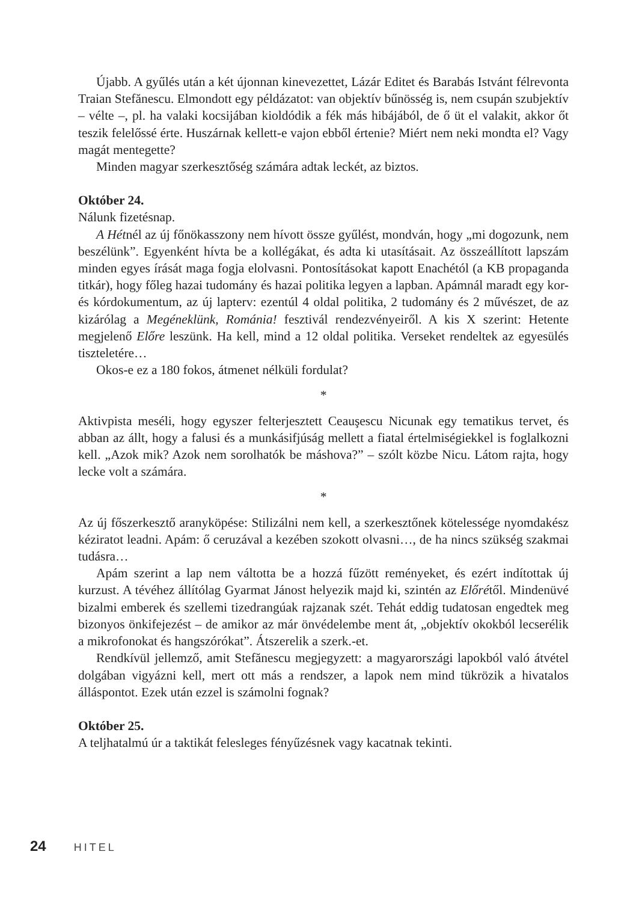Újabb. A gyűlés után a két újonnan kinevezettet, Lázár Editet és Barabás Istvánt félrevonta Traian Stefănescu. Elmondott egy példázatot: van objektív bűnösség is, nem csupán szubjektív – vélte –, pl. ha valaki kocsijában kioldódik a fék más hibájából, de ő üt el valakit, akkor őt teszik felelőssé érte. Huszárnak kellett-e vajon ebből értenie? Miért nem neki mondta el? Vagy magát mentegette?
Minden magyar szerkesztőség számára adtak leckét, az biztos.
Október 24.
Nálunk fizetésnap.
A Hétnél az új főnökasszony nem hívott össze gyűlést, mondván, hogy „mi dogozunk, nem beszélünk”. Egyenként hívta be a kollégákat, és adta ki utasításait. Az összeállított lapszám minden egyes írását maga fogja elolvasni. Pontosításokat kapott Enachétól (a KB propaganda titkár), hogy főleg hazai tudomány és hazai politika legyen a lapban. Apámnál maradt egy kor- és kórdokumentum, az új lapterv: ezentúl 4 oldal politika, 2 tudomány és 2 művészet, de az kizárólag a Megéneklünk, Románia! fesztivál rendezvényeiről. A kis X szerint: Hetente megjelenő Előre leszünk. Ha kell, mind a 12 oldal politika. Verseket rendeltek az egyesülés tiszteletére…
Okos-e ez a 180 fokos, átmenet nélküli fordulat?
*
Aktivpista meséli, hogy egyszer felterjesztett Ceauşescu Nicunak egy tematikus tervet, és abban az állt, hogy a falusi és a munkásifjúság mellett a fiatal értelmiségiekkel is foglalkozni kell. „Azok mik? Azok nem sorolhatók be máshova?” – szólt közbe Nicu. Látom rajta, hogy lecke volt a számára.
*
Az új főszerkesztő aranyköpése: Stilizálni nem kell, a szerkesztőnek kötelessége nyomdakész kéziratot leadni. Apám: ő ceruzával a kezében szokott olvasni…, de ha nincs szükség szakmai tudásra…
Apám szerint a lap nem váltotta be a hozzá fűzött reményeket, és ezért indítottak új kurzust. A tévéhez állítólag Gyarmat Jánost helyezik majd ki, szintén az Előrétől. Mindenüvé bizalmi emberek és szellemi tizedrangúak rajzanak szét. Tehát eddig tudatosan engedtek meg bizonyos önkifejezést – de amikor az már önvédelembe ment át, „objektív okokból lecserélik a mikrofonokat és hangszórókat”. Átszerelik a szerk.-et.
Rendkívül jellemző, amit Stefănescu megjegyzett: a magyarországi lapokból való átvétel dolgában vigyázni kell, mert ott más a rendszer, a lapok nem mind tükrözik a hivatalos álláspontot. Ezek után ezzel is számolni fognak?
Október 25.
A teljhatalmú úr a taktikát felesleges fényűzésnek vagy kacatnak tekinti.
24 HITEL